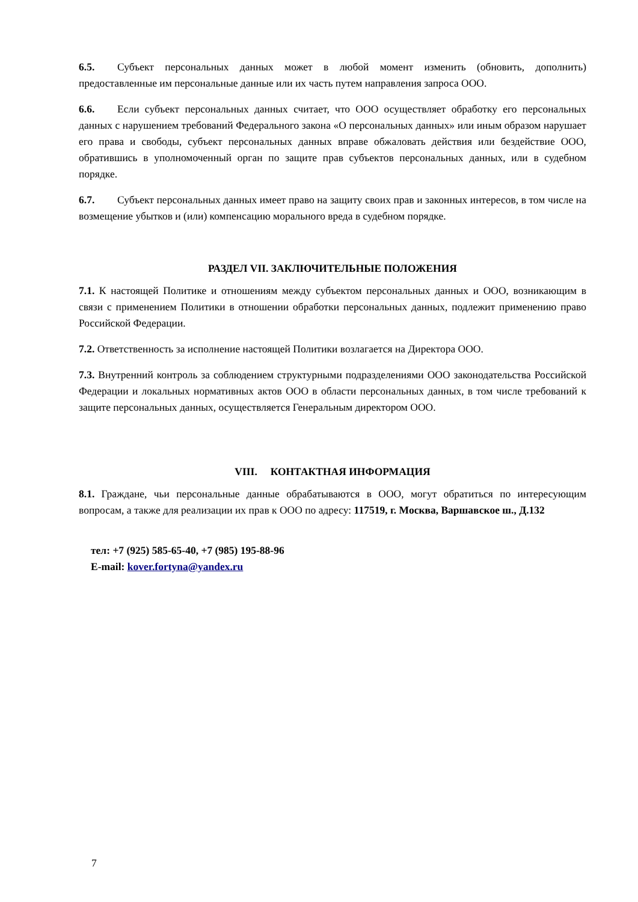6.5. Субъект персональных данных может в любой момент изменить (обновить, дополнить) предоставленные им персональные данные или их часть путем направления запроса ООО.
6.6. Если субъект персональных данных считает, что ООО осуществляет обработку его персональных данных с нарушением требований Федерального закона «О персональных данных» или иным образом нарушает его права и свободы, субъект персональных данных вправе обжаловать действия или бездействие ООО, обратившись в уполномоченный орган по защите прав субъектов персональных данных, или в судебном порядке.
6.7. Субъект персональных данных имеет право на защиту своих прав и законных интересов, в том числе на возмещение убытков и (или) компенсацию морального вреда в судебном порядке.
РАЗДЕЛ VII. ЗАКЛЮЧИТЕЛЬНЫЕ ПОЛОЖЕНИЯ
7.1. К настоящей Политике и отношениям между субъектом персональных данных и ООО, возникающим в связи с применением Политики в отношении обработки персональных данных, подлежит применению право Российской Федерации.
7.2. Ответственность за исполнение настоящей Политики возлагается на Директора ООО.
7.3. Внутренний контроль за соблюдением структурными подразделениями ООО законодательства Российской Федерации и локальных нормативных актов ООО в области персональных данных, в том числе требований к защите персональных данных, осуществляется Генеральным директором ООО.
VIII. КОНТАКТНАЯ ИНФОРМАЦИЯ
8.1. Граждане, чьи персональные данные обрабатываются в ООО, могут обратиться по интересующим вопросам, а также для реализации их прав к ООО по адресу: 117519, г. Москва, Варшавское ш., Д.132
тел: +7 (925) 585-65-40, +7 (985) 195-88-96
E-mail: kover.fortyna@yandex.ru
7